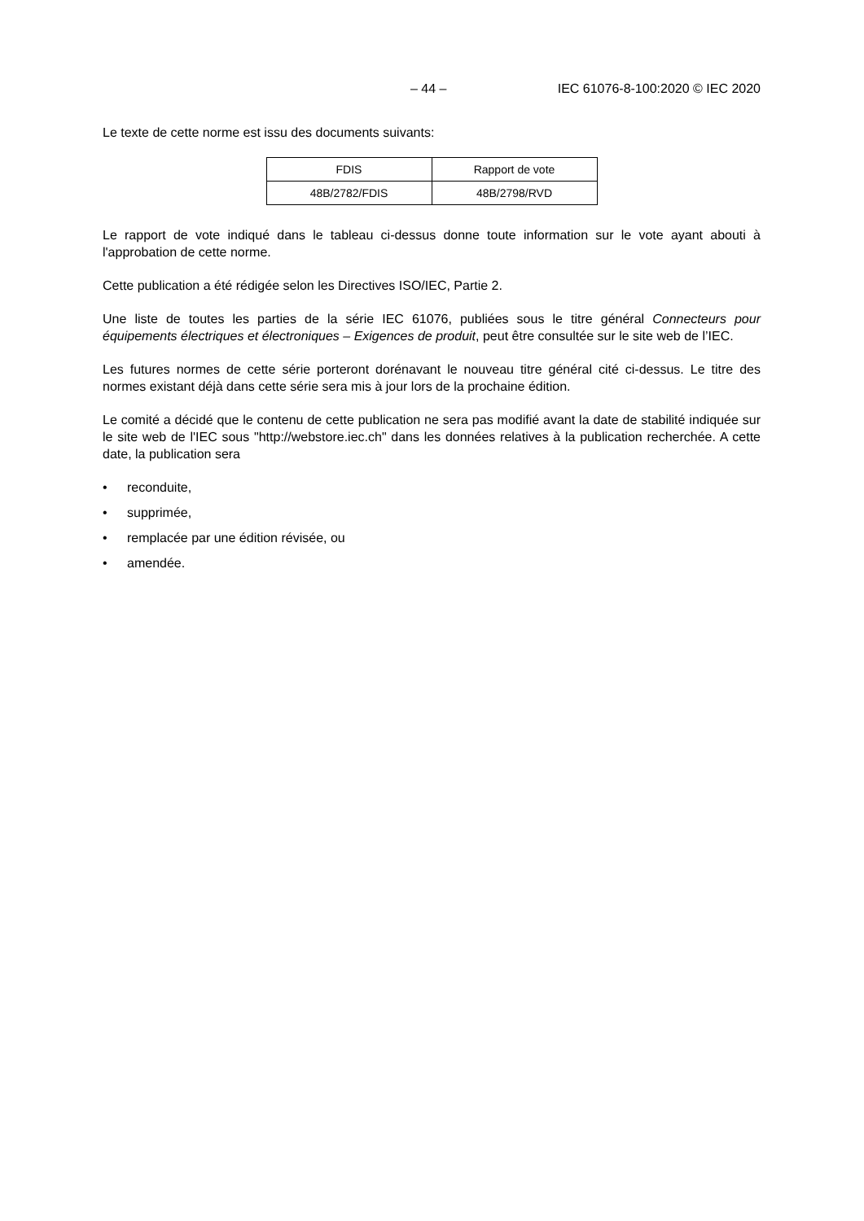– 44 – IEC 61076-8-100:2020 © IEC 2020
Le texte de cette norme est issu des documents suivants:
| FDIS | Rapport de vote |
| 48B/2782/FDIS | 48B/2798/RVD |
Le rapport de vote indiqué dans le tableau ci-dessus donne toute information sur le vote ayant abouti à l'approbation de cette norme.
Cette publication a été rédigée selon les Directives ISO/IEC, Partie 2.
Une liste de toutes les parties de la série IEC 61076, publiées sous le titre général Connecteurs pour équipements électriques et électroniques – Exigences de produit, peut être consultée sur le site web de l’IEC.
Les futures normes de cette série porteront dorénavant le nouveau titre général cité ci-dessus. Le titre des normes existant déjà dans cette série sera mis à jour lors de la prochaine édition.
Le comité a décidé que le contenu de cette publication ne sera pas modifié avant la date de stabilité indiquée sur le site web de l'IEC sous "http://webstore.iec.ch" dans les données relatives à la publication recherchée. A cette date, la publication sera
• reconduite,
• supprimée,
• remplacée par une édition révisée, ou
• amendée.